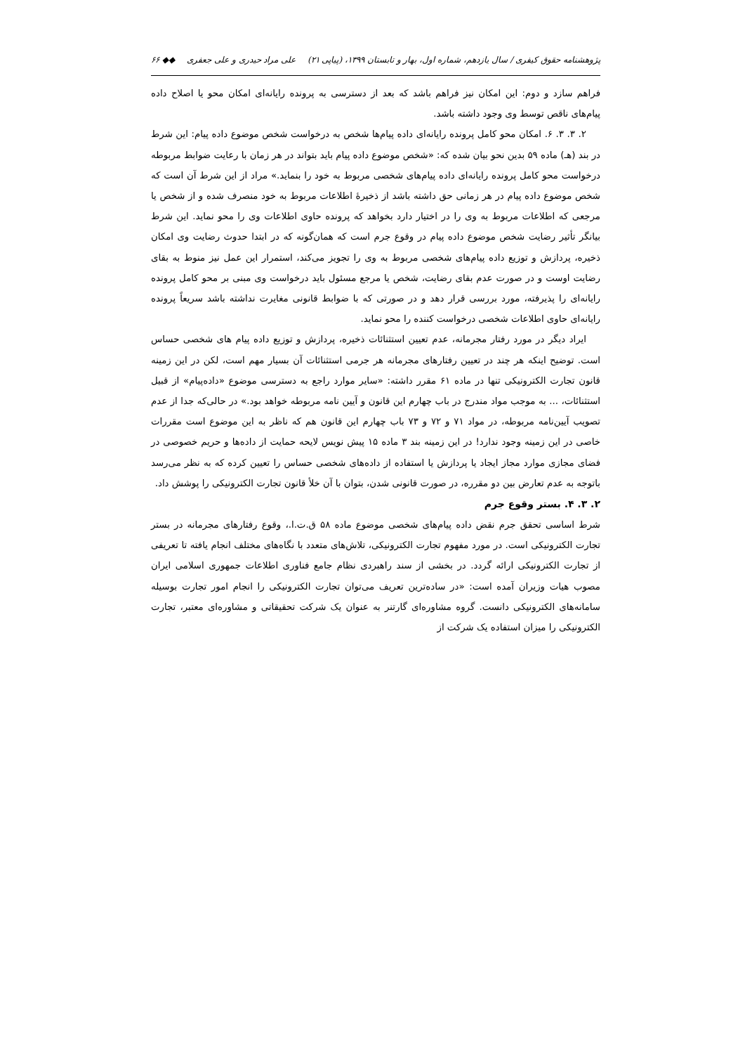پژوهشنامه حقوق کیفری / سال یازدهم، شماره اول، بهار و تابستان ۱۳۹۹، (پیاپی ۲۱) علی مراد حیدری و علی جعفری ◆◆ ۶۶
فراهم سازد و دوم: این امکان نیز فراهم باشد که بعد از دسترسی به پرونده رایانه‌ای امکان محو یا اصلاح داده پیام‌های ناقص توسط وی وجود داشته باشد.
۲. ۳. ۳. ۶. امکان محو کامل پرونده رایانه‌ای داده پیام‌ها شخص به درخواست شخص موضوع داده پیام: این شرط در بند (هـ) ماده ۵۹ بدین نحو بیان شده که: «شخص موضوع داده پیام باید بتواند در هر زمان با رعایت ضوابط مربوطه درخواست محو کامل پرونده رایانه‌ای داده پیام‌های شخصی مربوط به خود را بنماید.» مراد از این شرط آن است که شخص موضوع داده پیام در هر زمانی حق داشته باشد از ذخیرهٔ اطلاعات مربوط به خود منصرف شده و از شخص یا مرجعی که اطلاعات مربوط به وی را در اختیار دارد بخواهد که پرونده حاوی اطلاعات وی را محو نماید. این شرط بیانگر تأثیر رضایت شخص موضوع داده پیام در وقوع جرم است که همان‌گونه که در ابتدا حدوث رضایت وی امکان ذخیره، پردازش و توزیع داده پیام‌های شخصی مربوط به وی را تجویز می‌کند، استمرار این عمل نیز منوط به بقای رضایت اوست و در صورت عدم بقای رضایت، شخص یا مرجع مسئول باید درخواست وی مبنی بر محو کامل پرونده رایانه‌ای را پذیرفته، مورد بررسی قرار دهد و در صورتی که با ضوابط قانونی مغایرت نداشته باشد سریعاً پرونده رایانه‌ای حاوی اطلاعات شخصی درخواست کننده را محو نماید.
ایراد دیگر در مورد رفتار مجرمانه، عدم تعیین استثنائات ذخیره، پردازش و توزیع داده پیام های شخصی حساس است. توضیح اینکه هر چند در تعیین رفتارهای مجرمانه هر جرمی استثنائات آن بسیار مهم است، لکن در این زمینه قانون تجارت الکترونیکی تنها در ماده ۶۱ مقرر داشته: «سایر موارد راجع به دسترسی موضوع «داده‌پیام» از قبیل استثنائات، ... به موجب مواد مندرج در باب چهارم این قانون و آیین نامه مربوطه خواهد بود.» در حالی‌که جدا از عدم تصویب آیین‌نامه مربوطه، در مواد ۷۱ و ۷۲ و ۷۳ باب چهارم این قانون هم که ناظر به این موضوع است مقررات خاصی در این زمینه وجود ندارد! در این زمینه بند ۳ ماده ۱۵ پیش نویس لایحه حمایت از داده‌ها و حریم خصوصی در فضای مجازی موارد مجاز ایجاد یا پردازش یا استفاده از داده‌های شخصی حساس را تعیین کرده که به نظر می‌رسد باتوجه به عدم تعارض بین دو مقرره، در صورت قانونی شدن، بتوان با آن خلأ قانون تجارت الکترونیکی را پوشش داد.
۲. ۳. ۴. بستر وقوع جرم
شرط اساسی تحقق جرم نقض داده پیام‌های شخصی موضوع ماده ۵۸ ق.ت.ا.، وقوع رفتارهای مجرمانه در بستر تجارت الکترونیکی است. در مورد مفهوم تجارت الکترونیکی، تلاش‌های متعدد با نگاه‌های مختلف انجام یافته تا تعریفی از تجارت الکترونیکی ارائه گردد. در بخشی از سند راهبردی نظام جامع فناوری اطلاعات جمهوری اسلامی ایران مصوب هیات وزیران آمده است: «در ساده‌ترین تعریف می‌توان تجارت الکترونیکی را انجام امور تجارت بوسیله سامانه‌های الکترونیکی دانست. گروه مشاوره‌ای گارتنر به عنوان یک شرکت تحقیقاتی و مشاوره‌ای معتبر، تجارت الکترونیکی را میزان استفاده یک شرکت از